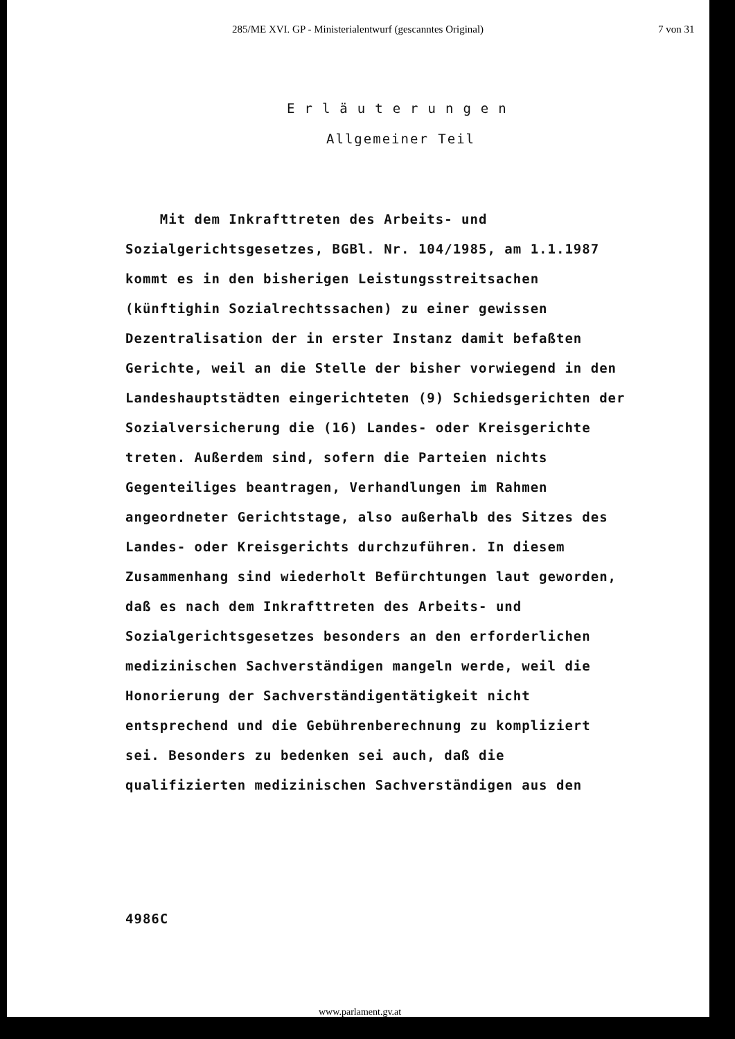285/ME XVI. GP - Ministerialentwurf (gescanntes Original) 7 von 31
Erläuterungen
Allgemeiner Teil
Mit dem Inkrafttreten des Arbeits- und
Sozialgerichtsgesetzes, BGBl. Nr. 104/1985, am 1.1.1987
kommt es in den bisherigen Leistungsstreitsachen
(künftighin Sozialrechtssachen) zu einer gewissen
Dezentralisation der in erster Instanz damit befaßten
Gerichte, weil an die Stelle der bisher vorwiegend in den
Landeshauptstädten eingerichteten (9) Schiedsgerichten der
Sozialversicherung die (16) Landes- oder Kreisgerichte
treten. Außerdem sind, sofern die Parteien nichts
Gegenteiliges beantragen, Verhandlungen im Rahmen
angeordneter Gerichtstage, also außerhalb des Sitzes des
Landes- oder Kreisgerichts durchzuführen. In diesem
Zusammenhang sind wiederholt Befürchtungen laut geworden,
daß es nach dem Inkrafttreten des Arbeits- und
Sozialgerichtsgesetzes besonders an den erforderlichen
medizinischen Sachverständigen mangeln werde, weil die
Honorierung der Sachverständigentätigkeit nicht
entsprechend und die Gebührenberechnung zu kompliziert
sei. Besonders zu bedenken sei auch, daß die
qualifizierten medizinischen Sachverständigen aus den
4986C
www.parlament.gv.at